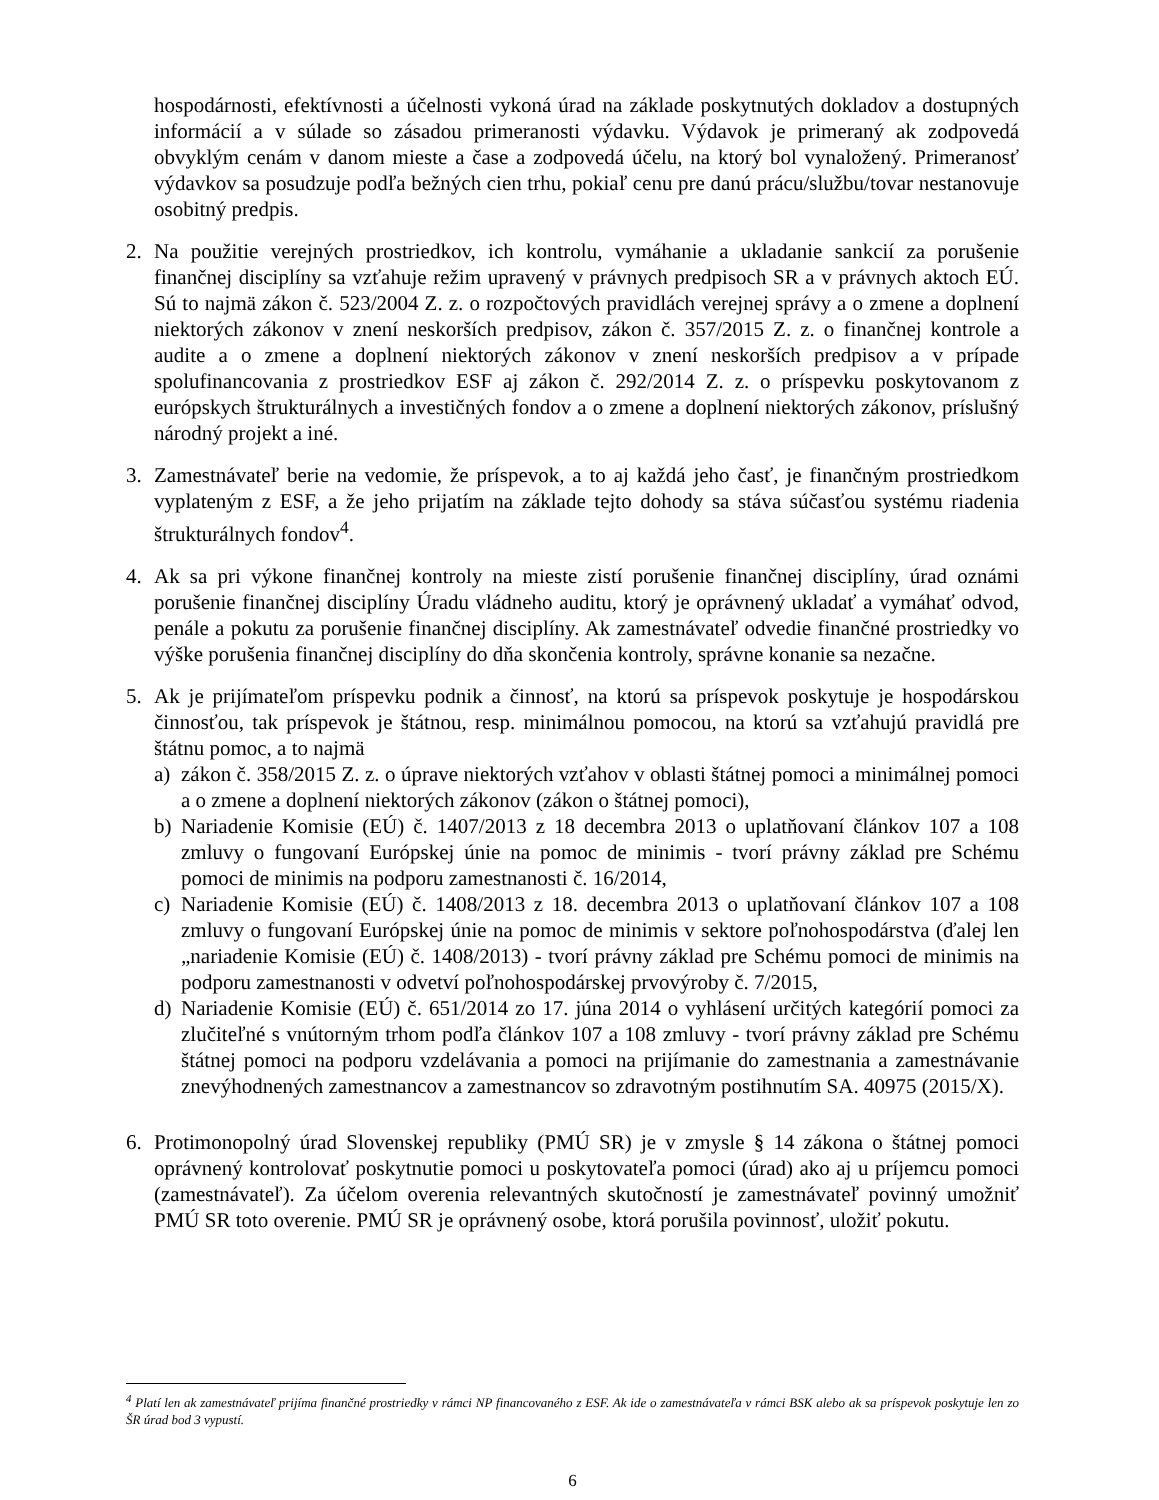hospodárnosti, efektívnosti a účelnosti vykoná úrad na základe poskytnutých dokladov a dostupných informácií a v súlade so zásadou primeranosti výdavku. Výdavok je primeraný ak zodpovedá obvyklým cenám v danom mieste a čase a zodpovedá účelu, na ktorý bol vynaložený. Primeranosť výdavkov sa posudzuje podľa bežných cien trhu, pokiaľ cenu pre danú prácu/službu/tovar nestanovuje osobitný predpis.
2. Na použitie verejných prostriedkov, ich kontrolu, vymáhanie a ukladanie sankcií za porušenie finančnej disciplíny sa vzťahuje režim upravený v právnych predpisoch SR a v právnych aktoch EÚ. Sú to najmä zákon č. 523/2004 Z. z. o rozpočtových pravidlách verejnej správy a o zmene a doplnení niektorých zákonov v znení neskorších predpisov, zákon č. 357/2015 Z. z. o finančnej kontrole a audite a o zmene a doplnení niektorých zákonov v znení neskorších predpisov a v prípade spolufinancovania z prostriedkov ESF aj zákon č. 292/2014 Z. z. o príspevku poskytovanom z európskych štrukturálnych a investičných fondov a o zmene a doplnení niektorých zákonov, príslušný národný projekt a iné.
3. Zamestnávateľ berie na vedomie, že príspevok, a to aj každá jeho časť, je finančným prostriedkom vyplateným z ESF, a že jeho prijatím na základe tejto dohody sa stáva súčasťou systému riadenia štrukturálnych fondov<sup>4</sup>.
4. Ak sa pri výkone finančnej kontroly na mieste zistí porušenie finančnej disciplíny, úrad oznámi porušenie finančnej disciplíny Úradu vládneho auditu, ktorý je oprávnený ukladať a vymáhať odvod, penále a pokutu za porušenie finančnej disciplíny. Ak zamestnávateľ odvedie finančné prostriedky vo výške porušenia finančnej disciplíny do dňa skončenia kontroly, správne konanie sa nezačne.
5. Ak je prijímateľom príspevku podnik a činnosť, na ktorú sa príspevok poskytuje je hospodárskou činnosťou, tak príspevok je štátnou, resp. minimálnou pomocou, na ktorú sa vzťahujú pravidlá pre štátnu pomoc, a to najmä
a) zákon č. 358/2015 Z. z. o úprave niektorých vzťahov v oblasti štátnej pomoci a minimálnej pomoci a o zmene a doplnení niektorých zákonov (zákon o štátnej pomoci),
b) Nariadenie Komisie (EÚ) č. 1407/2013 z 18 decembra 2013 o uplatňovaní článkov 107 a 108 zmluvy o fungovaní Európskej únie na pomoc de minimis - tvorí právny základ pre Schému pomoci de minimis na podporu zamestnanosti č. 16/2014,
c) Nariadenie Komisie (EÚ) č. 1408/2013 z 18. decembra 2013 o uplatňovaní článkov 107 a 108 zmluvy o fungovaní Európskej únie na pomoc de minimis v sektore poľnohospodárstva (ďalej len „nariadenie Komisie (EÚ) č. 1408/2013) - tvorí právny základ pre Schému pomoci de minimis na podporu zamestnanosti v odvetví poľnohospodárskej prvovýroby č. 7/2015,
d) Nariadenie Komisie (EÚ) č. 651/2014 zo 17. júna 2014 o vyhlásení určitých kategórií pomoci za zlučiteľné s vnútorným trhom podľa článkov 107 a 108 zmluvy - tvorí právny základ pre Schému štátnej pomoci na podporu vzdelávania a pomoci na prijímanie do zamestnania a zamestnávanie znevýhodnených zamestnancov a zamestnancov so zdravotným postihnutím SA. 40975 (2015/X).
6. Protimonopolný úrad Slovenskej republiky (PMÚ SR) je v zmysle § 14 zákona o štátnej pomoci oprávnený kontrolovať poskytnutie pomoci u poskytovateľa pomoci (úrad) ako aj u príjemcu pomoci (zamestnávateľ). Za účelom overenia relevantných skutočností je zamestnávateľ povinný umožniť PMÚ SR toto overenie. PMÚ SR je oprávnený osobe, ktorá porušila povinnosť, uložiť pokutu.
<sup>4</sup> Platí len ak zamestnávateľ prijíma finančné prostriedky v rámci NP financovaného z ESF. Ak ide o zamestnávateľa v rámci BSK alebo ak sa príspevok poskytuje len zo ŠR úrad bod 3 vypustí.
6